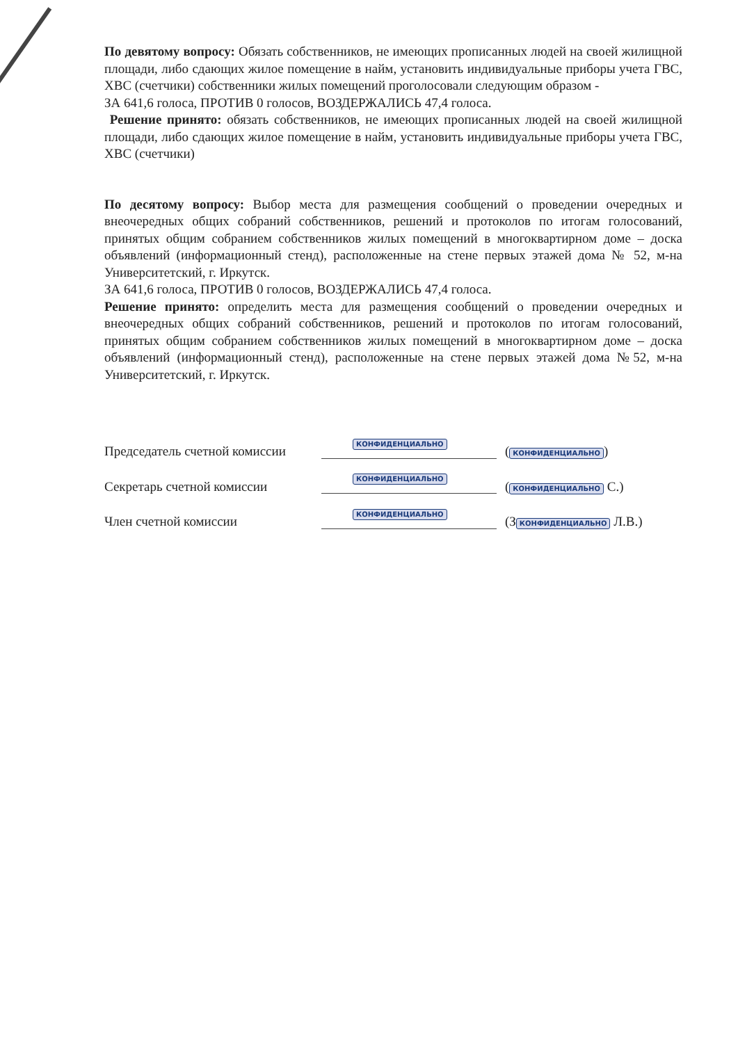По девятому вопросу: Обязать собственников, не имеющих прописанных людей на своей жилищной площади, либо сдающих жилое помещение в найм, установить индивидуальные приборы учета ГВС, ХВС (счетчики) собственники жилых помещений проголосовали следующим образом -
ЗА 641,6 голоса, ПРОТИВ 0 голосов, ВОЗДЕРЖАЛИСЬ 47,4 голоса.
Решение принято: обязать собственников, не имеющих прописанных людей на своей жилищной площади, либо сдающих жилое помещение в найм, установить индивидуальные приборы учета ГВС, ХВС (счетчики)
По десятому вопросу: Выбор места для размещения сообщений о проведении очередных и внеочередных общих собраний собственников, решений и протоколов по итогам голосований, принятых общим собранием собственников жилых помещений в многоквартирном доме – доска объявлений (информационный стенд), расположенные на стене первых этажей дома № 52, м-на Университетский, г. Иркутск.
ЗА 641,6 голоса, ПРОТИВ 0 голосов, ВОЗДЕРЖАЛИСЬ 47,4 голоса.
Решение принято: определить места для размещения сообщений о проведении очередных и внеочередных общих собраний собственников, решений и протоколов по итогам голосований, принятых общим собранием собственников жилых помещений в многоквартирном доме – доска объявлений (информационный стенд), расположенные на стене первых этажей дома №52, м-на Университетский, г. Иркутск.
Председатель счетной комиссии
КОНФИДЕНЦИАЛЬНО
(КОНФИДЕНЦИАЛЬНО)
Секретарь счетной комиссии
КОНФИДЕНЦИАЛЬНО
(КОНФИДЕНЦИАЛЬНО С.)
Член счетной комиссии
КОНФИДЕНЦИАЛЬНО
(З КОНФИДЕНЦИАЛЬНО Л.В.)